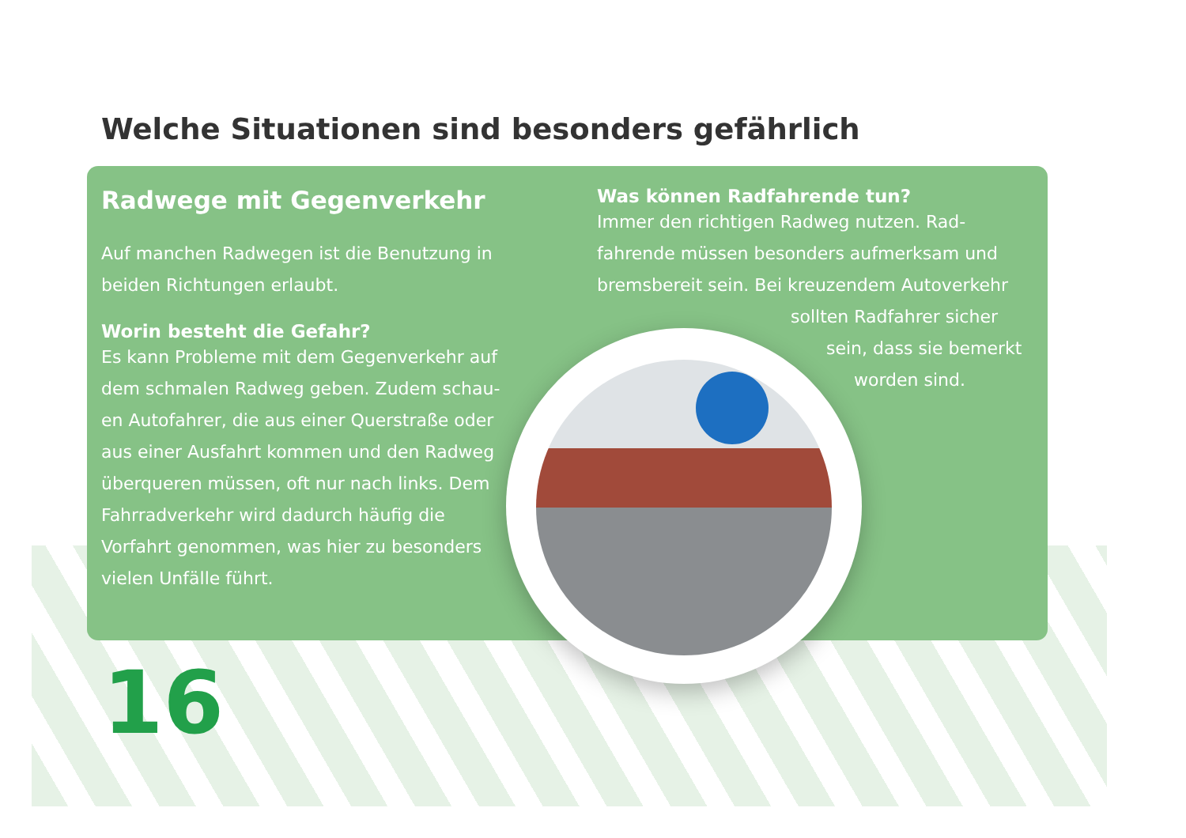Welche Situationen sind besonders gefährlich
Radwege mit Gegenverkehr
Auf manchen Radwegen ist die Benutzung in beiden Richtungen erlaubt.
Worin besteht die Gefahr?
Es kann Probleme mit dem Gegenverkehr auf dem schmalen Radweg geben. Zudem schau-en Autofahrer, die aus einer Querstraße oder aus einer Ausfahrt kommen und den Radweg überqueren müssen, oft nur nach links. Dem Fahrradverkehr wird dadurch häufig die Vorfahrt genommen, was hier zu besonders vielen Unfälle führt.
Was können Radfahrende tun?
Immer den richtigen Radweg nutzen. Rad-fahrende müssen besonders aufmerksam und bremsbereit sein. Bei kreuzendem Autoverkehr
sollten Radfahrer sicher
sein, dass sie bemerkt
worden sind.
16